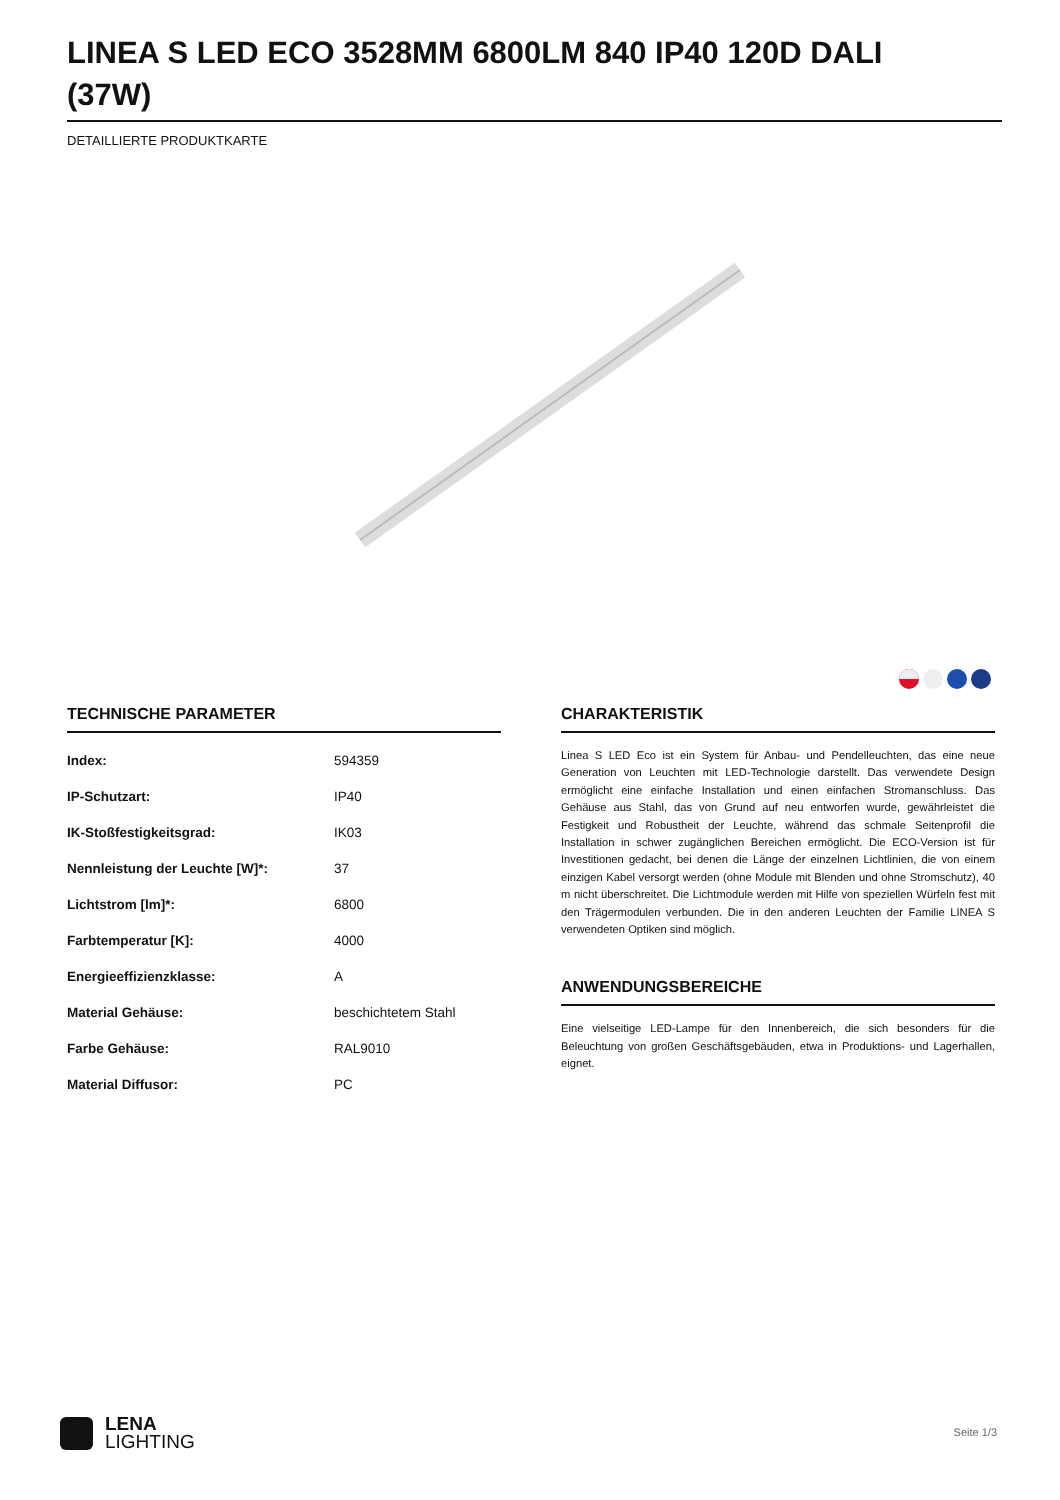LINEA S LED ECO 3528MM 6800LM 840 IP40 120D DALI (37W)
DETAILLIERTE PRODUKTKARTE
TECHNISCHE PARAMETER
| Index: | 594359 |
| IP-Schutzart: | IP40 |
| IK-Stoßfestigkeitsgrad: | IK03 |
| Nennleistung der Leuchte [W]*: | 37 |
| Lichtstrom [lm]*: | 6800 |
| Farbtemperatur [K]: | 4000 |
| Energieeffizienzklasse: | A |
| Material Gehäuse: | beschichtetem Stahl |
| Farbe Gehäuse: | RAL9010 |
| Material Diffusor: | PC |
CHARAKTERISTIK
Linea S LED Eco ist ein System für Anbau- und Pendelleuchten, das eine neue Generation von Leuchten mit LED-Technologie darstellt. Das verwendete Design ermöglicht eine einfache Installation und einen einfachen Stromanschluss. Das Gehäuse aus Stahl, das von Grund auf neu entworfen wurde, gewährleistet die Festigkeit und Robustheit der Leuchte, während das schmale Seitenprofil die Installation in schwer zugänglichen Bereichen ermöglicht. Die ECO-Version ist für Investitionen gedacht, bei denen die Länge der einzelnen Lichtlinien, die von einem einzigen Kabel versorgt werden (ohne Module mit Blenden und ohne Stromschutz), 40 m nicht überschreitet. Die Lichtmodule werden mit Hilfe von speziellen Würfeln fest mit den Trägermodulen verbunden. Die in den anderen Leuchten der Familie LINEA S verwendeten Optiken sind möglich.
ANWENDUNGSBEREICHE
Eine vielseitige LED-Lampe für den Innenbereich, die sich besonders für die Beleuchtung von großen Geschäftsgebäuden, etwa in Produktions- und Lagerhallen, eignet.
LENA
LIGHTING
Seite 1/3